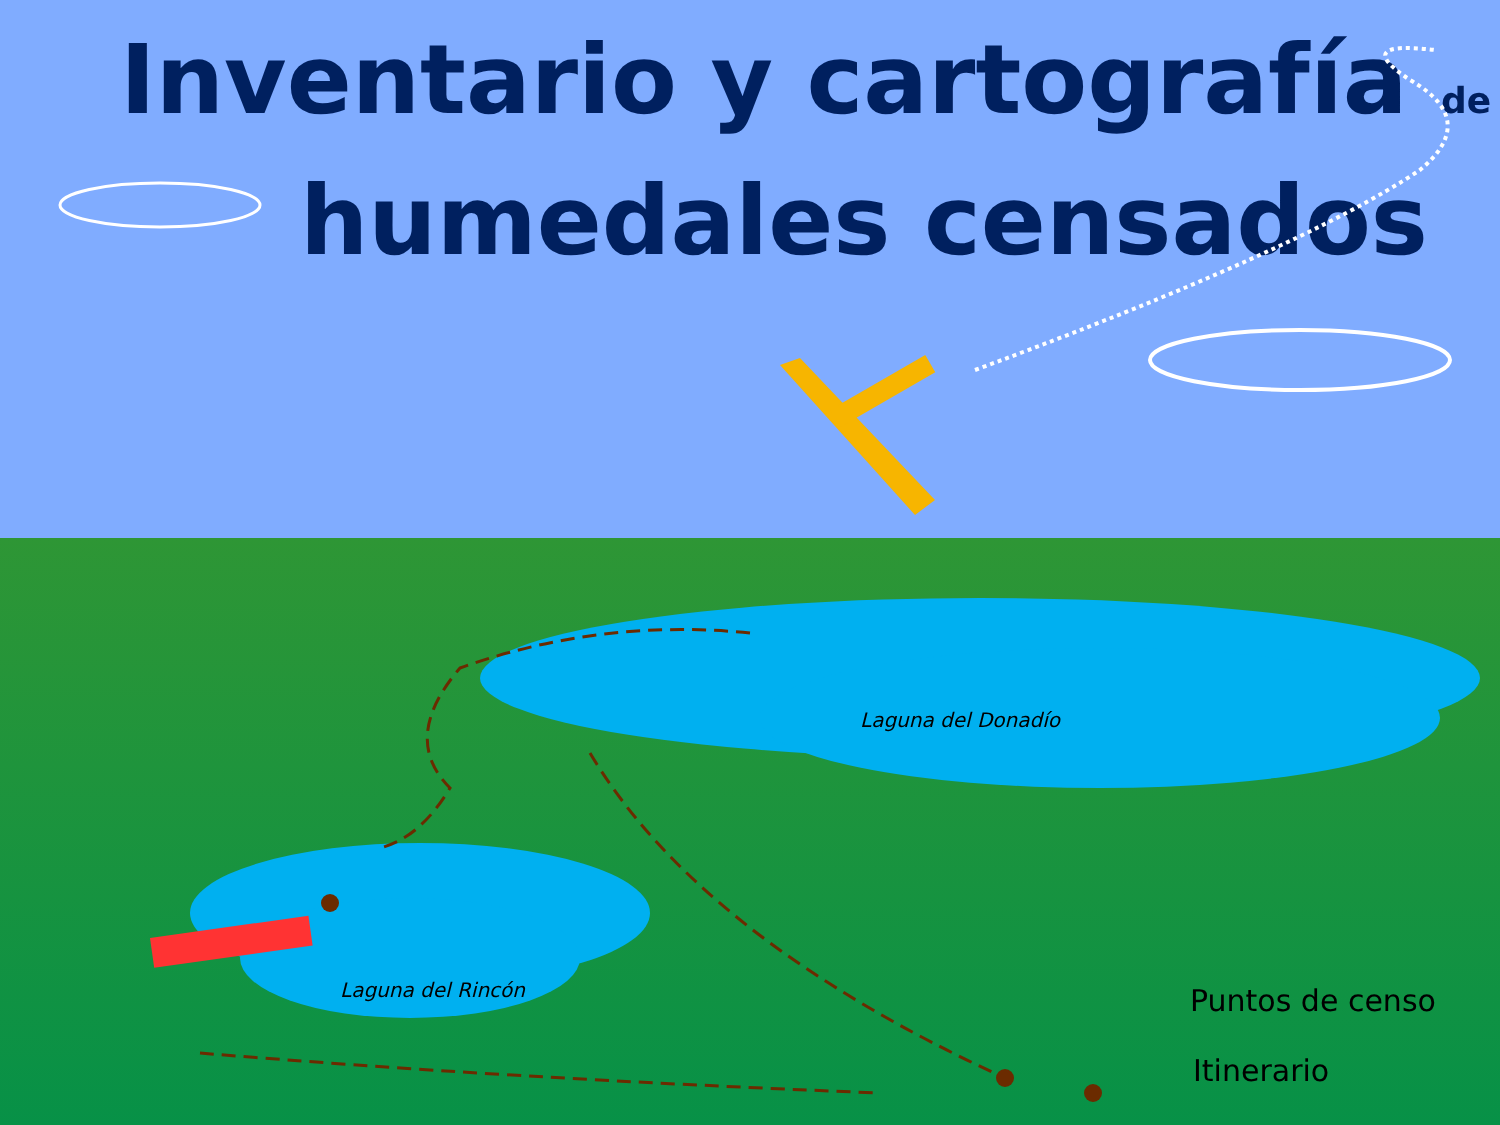Inventario y cartografía de
humedales censados
Laguna del Donadío
Laguna del Rincón Puntos de censo
Itinerario